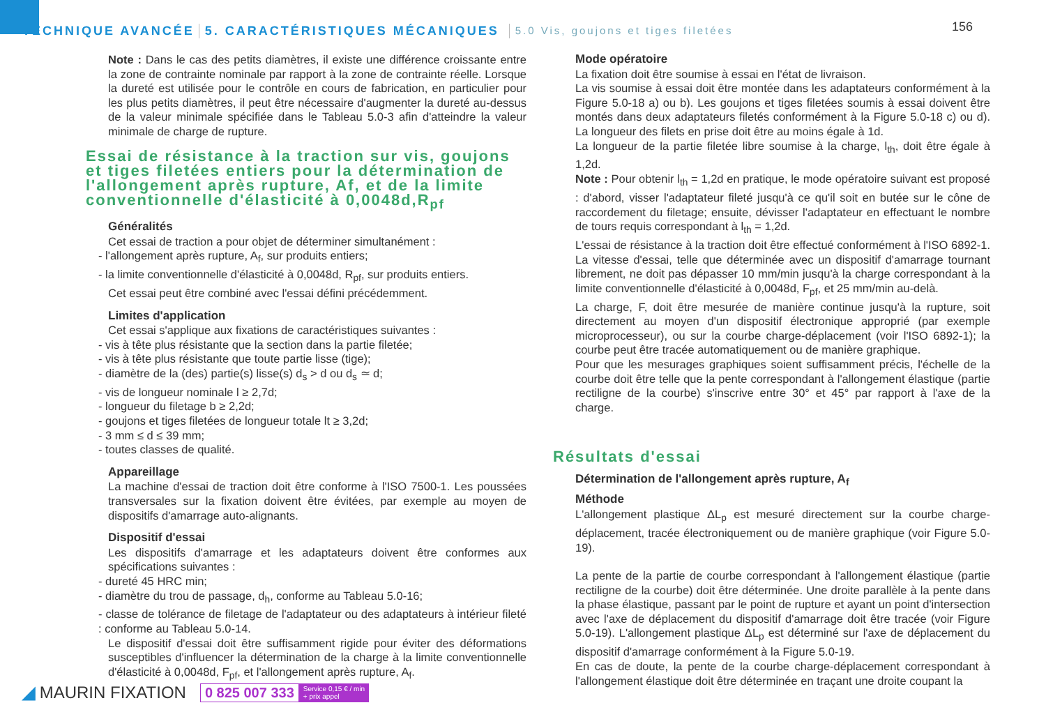TECHNIQUE AVANCÉE 5. CARACTÉRISTIQUES MÉCANIQUES 5.0 Vis, goujons et tiges filetées
156
Note : Dans le cas des petits diamètres, il existe une différence croissante entre la zone de contrainte nominale par rapport à la zone de contrainte réelle. Lorsque la dureté est utilisée pour le contrôle en cours de fabrication, en particulier pour les plus petits diamètres, il peut être nécessaire d'augmenter la dureté au-dessus de la valeur minimale spécifiée dans le Tableau 5.0-3 afin d'atteindre la valeur minimale de charge de rupture.
Essai de résistance à la traction sur vis, goujons et tiges filetées entiers pour la détermination de l'allongement après rupture, Af, et de la limite conventionnelle d'élasticité à 0,0048d,R<sub>pf</sub>
Généralités
Cet essai de traction a pour objet de déterminer simultanément :
- l'allongement après rupture, A<sub>f</sub>, sur produits entiers;
- la limite conventionnelle d'élasticité à 0,0048d, R<sub>pf</sub>, sur produits entiers.
Cet essai peut être combiné avec l'essai défini précédemment.
Limites d'application
Cet essai s'applique aux fixations de caractéristiques suivantes :
- vis à tête plus résistante que la section dans la partie filetée;
- vis à tête plus résistante que toute partie lisse (tige);
- diamètre de la (des) partie(s) lisse(s) d<sub>s</sub> > d ou d<sub>s</sub> ≃ d;
- vis de longueur nominale l ≥ 2,7d;
- longueur du filetage b ≥ 2,2d;
- goujons et tiges filetées de longueur totale lt ≥ 3,2d;
- 3 mm ≤ d ≤ 39 mm;
- toutes classes de qualité.
Appareillage
La machine d'essai de traction doit être conforme à l'ISO 7500-1. Les poussées transversales sur la fixation doivent être évitées, par exemple au moyen de dispositifs d'amarrage auto-alignants.
Dispositif d'essai
Les dispositifs d'amarrage et les adaptateurs doivent être conformes aux spécifications suivantes :
- dureté 45 HRC min;
- diamètre du trou de passage, d<sub>h</sub>, conforme au Tableau 5.0-16;
- classe de tolérance de filetage de l'adaptateur ou des adaptateurs à intérieur fileté : conforme au Tableau 5.0-14.
Le dispositif d'essai doit être suffisamment rigide pour éviter des déformations susceptibles d'influencer la détermination de la charge à la limite conventionnelle d'élasticité à 0,0048d, F<sub>pf</sub>, et l'allongement après rupture, A<sub>f</sub>.
Mode opératoire
La fixation doit être soumise à essai en l'état de livraison.
La vis soumise à essai doit être montée dans les adaptateurs conformément à la Figure 5.0-18 a) ou b). Les goujons et tiges filetées soumis à essai doivent être montés dans deux adaptateurs filetés conformément à la Figure 5.0-18 c) ou d). La longueur des filets en prise doit être au moins égale à 1d.
La longueur de la partie filetée libre soumise à la charge, l<sub>th</sub>, doit être égale à 1,2d.
Note : Pour obtenir l<sub>th</sub> = 1,2d en pratique, le mode opératoire suivant est proposé : d'abord, visser l'adaptateur fileté jusqu'à ce qu'il soit en butée sur le cône de raccordement du filetage; ensuite, dévisser l'adaptateur en effectuant le nombre de tours requis correspondant à l<sub>th</sub> = 1,2d.
L'essai de résistance à la traction doit être effectué conformément à l'ISO 6892-1. La vitesse d'essai, telle que déterminée avec un dispositif d'amarrage tournant librement, ne doit pas dépasser 10 mm/min jusqu'à la charge correspondant à la limite conventionnelle d'élasticité à 0,0048d, F<sub>pf</sub>, et 25 mm/min au-delà.
La charge, F, doit être mesurée de manière continue jusqu'à la rupture, soit directement au moyen d'un dispositif électronique approprié (par exemple microprocesseur), ou sur la courbe charge-déplacement (voir l'ISO 6892-1); la courbe peut être tracée automatiquement ou de manière graphique.
Pour que les mesurages graphiques soient suffisamment précis, l'échelle de la courbe doit être telle que la pente correspondant à l'allongement élastique (partie rectiligne de la courbe) s'inscrive entre 30° et 45° par rapport à l'axe de la charge.
Résultats d'essai
Détermination de l'allongement après rupture, A<sub>f</sub>
Méthode
L'allongement plastique ΔL<sub>p</sub> est mesuré directement sur la courbe charge-déplacement, tracée électroniquement ou de manière graphique (voir Figure 5.0-19).
La pente de la partie de courbe correspondant à l'allongement élastique (partie rectiligne de la courbe) doit être déterminée. Une droite parallèle à la pente dans la phase élastique, passant par le point de rupture et ayant un point d'intersection avec l'axe de déplacement du dispositif d'amarrage doit être tracée (voir Figure 5.0-19). L'allongement plastique ΔL<sub>p</sub> est déterminé sur l'axe de déplacement du dispositif d'amarrage conformément à la Figure 5.0-19.
En cas de doute, la pente de la courbe charge-déplacement correspondant à l'allongement élastique doit être déterminée en traçant une droite coupant la
◢ MAURIN FIXATION 0 825 007 333 Service 0,15 € / min
+ prix appel